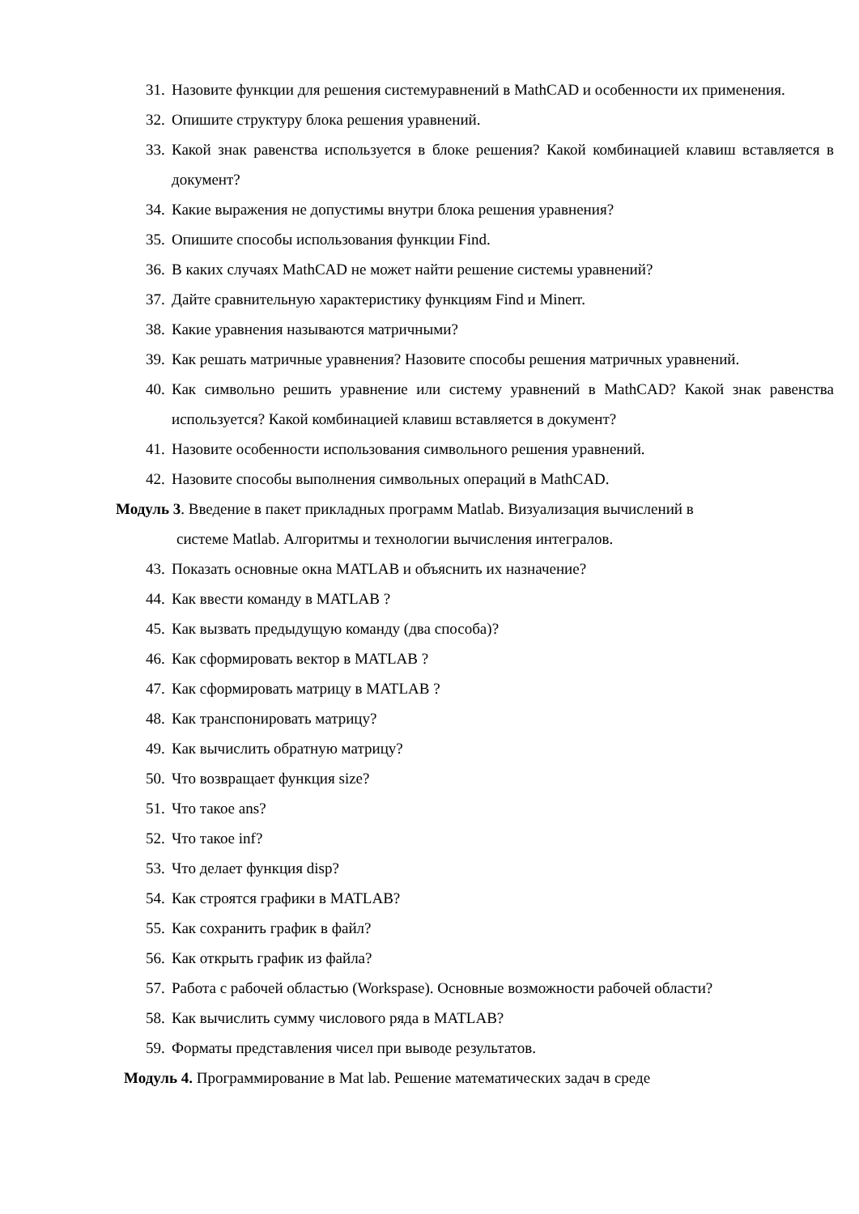31. Назовите функции для решения системуравнений в MathCAD и особенности их применения.
32. Опишите структуру блока решения уравнений.
33. Какой знак равенства используется в блоке решения? Какой комбинацией клавиш вставляется в документ?
34. Какие выражения не допустимы внутри блока решения уравнения?
35. Опишите способы использования функции Find.
36. В каких случаях MathCAD не может найти решение системы уравнений?
37. Дайте сравнительную характеристику функциям Find и Minerr.
38. Какие уравнения называются матричными?
39. Как решать матричные уравнения? Назовите способы решения матричных уравнений.
40. Как символьно решить уравнение или систему уравнений в MathCAD? Какой знак равенства используется? Какой комбинацией клавиш вставляется в документ?
41. Назовите особенности использования символьного решения уравнений.
42. Назовите способы выполнения символьных операций в MathCAD.
Модуль 3. Введение в пакет прикладных программ Matlab. Визуализация вычислений в
системе Matlab. Алгоритмы и технологии вычисления интегралов.
43. Показать основные окна MATLAB и объяснить их назначение?
44. Как ввести команду в MATLAB ?
45. Как вызвать предыдущую команду (два способа)?
46. Как сформировать вектор в MATLAB ?
47. Как сформировать матрицу в MATLAB ?
48. Как транспонировать матрицу?
49. Как вычислить обратную матрицу?
50. Что возвращает функция size?
51. Что такое ans?
52. Что такое inf?
53. Что делает функция disp?
54. Как строятся графики в MATLAB?
55. Как сохранить график в файл?
56. Как открыть график из файла?
57. Работа с рабочей областью (Workspase). Основные возможности рабочей области?
58. Как вычислить сумму числового ряда в MATLAB?
59. Форматы представления чисел при выводе результатов.
Модуль 4. Программирование в Mat lab. Решение математических задач в среде